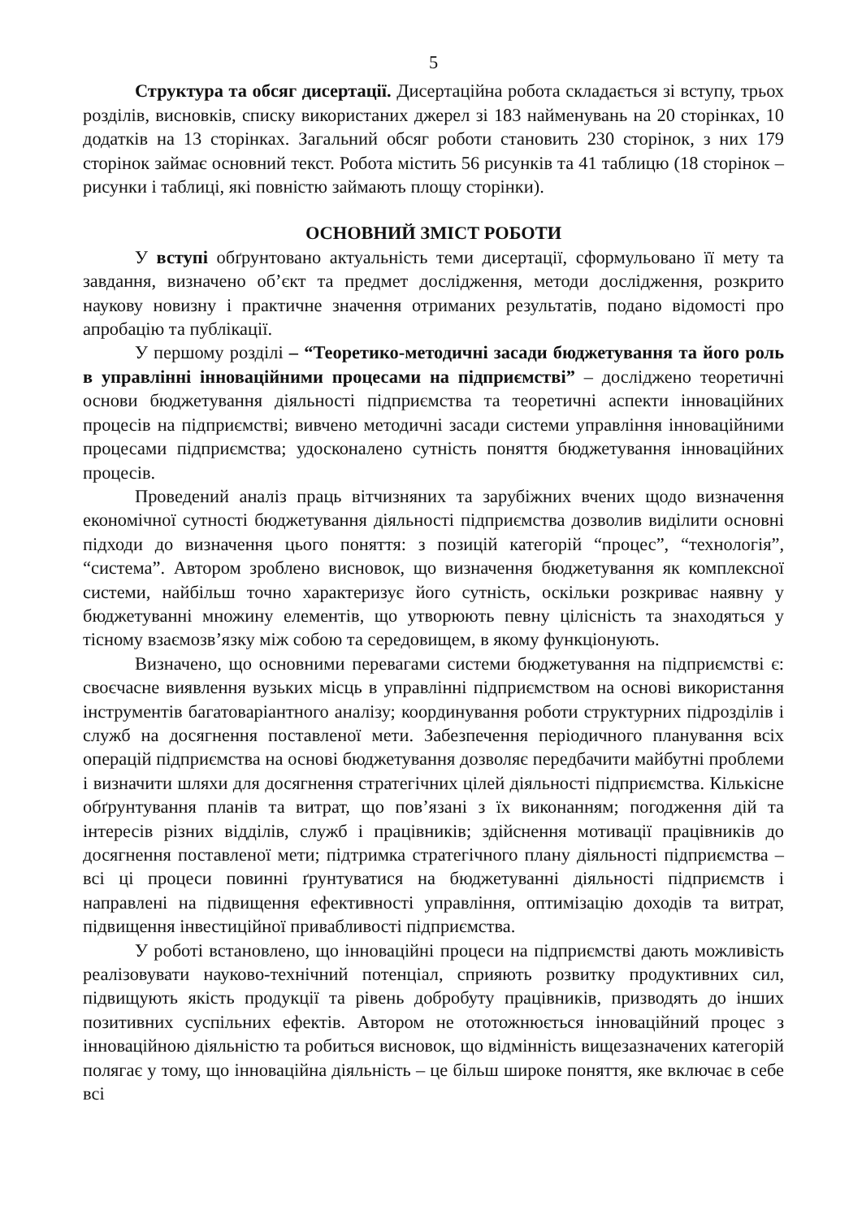5
Структура та обсяг дисертації. Дисертаційна робота складається зі вступу, трьох розділів, висновків, списку використаних джерел зі 183 найменувань на 20 сторінках, 10 додатків на 13 сторінках. Загальний обсяг роботи становить 230 сторінок, з них 179 сторінок займає основний текст. Робота містить 56 рисунків та 41 таблицю (18 сторінок – рисунки і таблиці, які повністю займають площу сторінки).
ОСНОВНИЙ ЗМІСТ РОБОТИ
У вступі обґрунтовано актуальність теми дисертації, сформульовано її мету та завдання, визначено об’єкт та предмет дослідження, методи дослідження, розкрито наукову новизну і практичне значення отриманих результатів, подано відомості про апробацію та публікації.
У першому розділі – “Теоретико-методичні засади бюджетування та його роль в управлінні інноваційними процесами на підприємстві” – досліджено теоретичні основи бюджетування діяльності підприємства та теоретичні аспекти інноваційних процесів на підприємстві; вивчено методичні засади системи управління інноваційними процесами підприємства; удосконалено сутність поняття бюджетування інноваційних процесів.
Проведений аналіз праць вітчизняних та зарубіжних вчених щодо визначення економічної сутності бюджетування діяльності підприємства дозволив виділити основні підходи до визначення цього поняття: з позицій категорій “процес”, “технологія”, “система”. Автором зроблено висновок, що визначення бюджетування як комплексної системи, найбільш точно характеризує його сутність, оскільки розкриває наявну у бюджетуванні множину елементів, що утворюють певну цілісність та знаходяться у тісному взаємозв’язку між собою та середовищем, в якому функціонують.
Визначено, що основними перевагами системи бюджетування на підприємстві є: своєчасне виявлення вузьких місць в управлінні підприємством на основі використання інструментів багатоваріантного аналізу; координування роботи структурних підрозділів і служб на досягнення поставленої мети. Забезпечення періодичного планування всіх операцій підприємства на основі бюджетування дозволяє передбачити майбутні проблеми і визначити шляхи для досягнення стратегічних цілей діяльності підприємства. Кількісне обґрунтування планів та витрат, що пов’язані з їх виконанням; погодження дій та інтересів різних відділів, служб і працівників; здійснення мотивації працівників до досягнення поставленої мети; підтримка стратегічного плану діяльності підприємства – всі ці процеси повинні ґрунтуватися на бюджетуванні діяльності підприємств і направлені на підвищення ефективності управління, оптимізацію доходів та витрат, підвищення інвестиційної привабливості підприємства.
У роботі встановлено, що інноваційні процеси на підприємстві дають можливість реалізовувати науково-технічний потенціал, сприяють розвитку продуктивних сил, підвищують якість продукції та рівень добробуту працівників, призводять до інших позитивних суспільних ефектів. Автором не ототожнюється інноваційний процес з інноваційною діяльністю та робиться висновок, що відмінність вищезазначених категорій полягає у тому, що інноваційна діяльність – це більш широке поняття, яке включає в себе всі